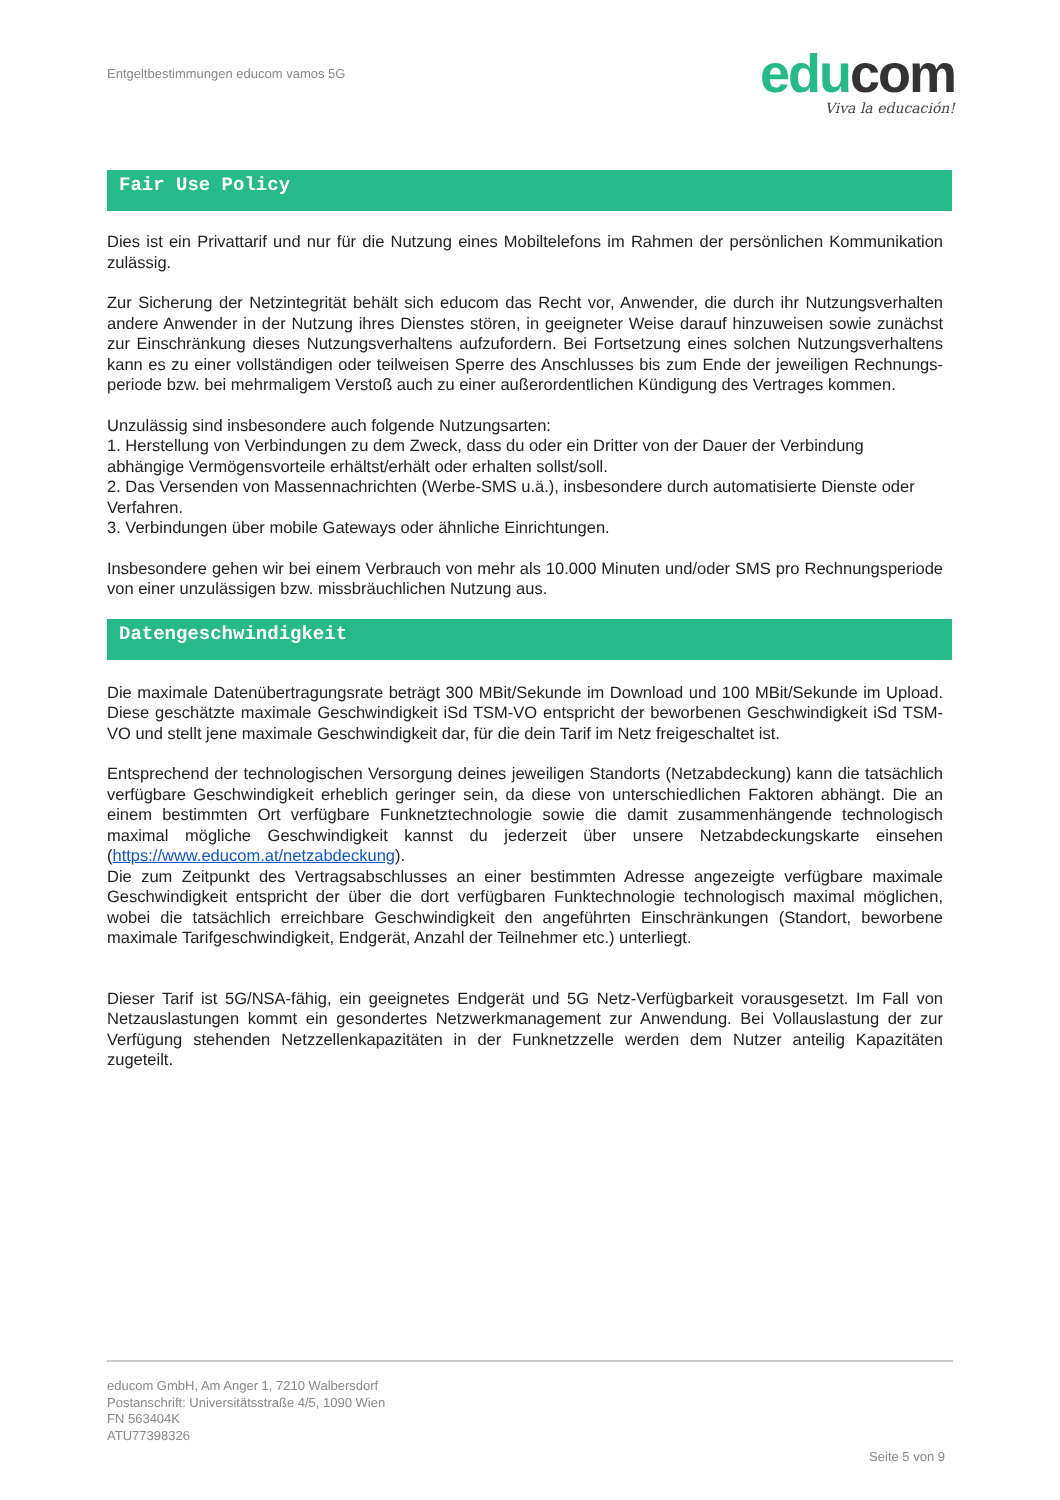Entgeltbestimmungen educom vamos 5G
edu com
Viva la educación!
Fair Use Policy
Dies ist ein Privattarif und nur für die Nutzung eines Mobiltelefons im Rahmen der persönlichen Kommunikation zulässig.
Zur Sicherung der Netzintegrität behält sich educom das Recht vor, Anwender, die durch ihr Nutzungsverhalten andere Anwender in der Nutzung ihres Dienstes stören, in geeigneter Weise darauf hinzuweisen sowie zunächst zur Einschränkung dieses Nutzungsverhaltens aufzufordern. Bei Fortsetzung eines solchen Nutzungsverhaltens kann es zu einer vollständigen oder teilweisen Sperre des Anschlusses bis zum Ende der jeweiligen Rechnungs-periode bzw. bei mehrmaligem Verstoß auch zu einer außerordentlichen Kündigung des Vertrages kommen.
Unzulässig sind insbesondere auch folgende Nutzungsarten:
1. Herstellung von Verbindungen zu dem Zweck, dass du oder ein Dritter von der Dauer der Verbindung abhängige Vermögensvorteile erhältst/erhält oder erhalten sollst/soll.
2. Das Versenden von Massennachrichten (Werbe-SMS u.ä.), insbesondere durch automatisierte Dienste oder Verfahren.
3. Verbindungen über mobile Gateways oder ähnliche Einrichtungen.
Insbesondere gehen wir bei einem Verbrauch von mehr als 10.000 Minuten und/oder SMS pro Rechnungsperiode von einer unzulässigen bzw. missbräuchlichen Nutzung aus.
Datengeschwindigkeit
Die maximale Datenübertragungsrate beträgt 300 MBit/Sekunde im Download und 100 MBit/Sekunde im Upload. Diese geschätzte maximale Geschwindigkeit iSd TSM-VO entspricht der beworbenen Geschwindigkeit iSd TSM-VO und stellt jene maximale Geschwindigkeit dar, für die dein Tarif im Netz freigeschaltet ist.
Entsprechend der technologischen Versorgung deines jeweiligen Standorts (Netzabdeckung) kann die tatsächlich verfügbare Geschwindigkeit erheblich geringer sein, da diese von unterschiedlichen Faktoren abhängt. Die an einem bestimmten Ort verfügbare Funknetztechnologie sowie die damit zusammenhängende technologisch maximal mögliche Geschwindigkeit kannst du jederzeit über unsere Netzabdeckungskarte einsehen (https://www.educom.at/netzabdeckung).
Die zum Zeitpunkt des Vertragsabschlusses an einer bestimmten Adresse angezeigte verfügbare maximale Geschwindigkeit entspricht der über die dort verfügbaren Funktechnologie technologisch maximal möglichen, wobei die tatsächlich erreichbare Geschwindigkeit den angeführten Einschränkungen (Standort, beworbene maximale Tarifgeschwindigkeit, Endgerät, Anzahl der Teilnehmer etc.) unterliegt.
Dieser Tarif ist 5G/NSA-fähig, ein geeignetes Endgerät und 5G Netz-Verfügbarkeit vorausgesetzt. Im Fall von Netzauslastungen kommt ein gesondertes Netzwerkmanagement zur Anwendung. Bei Vollauslastung der zur Verfügung stehenden Netzzellenkapazitäten in der Funknetzzelle werden dem Nutzer anteilig Kapazitäten zugeteilt.
educom GmbH, Am Anger 1, 7210 Walbersdorf
Postanschrift: Universitätsstraße 4/5, 1090 Wien
FN 563404K
ATU77398326
Seite 5 von 9